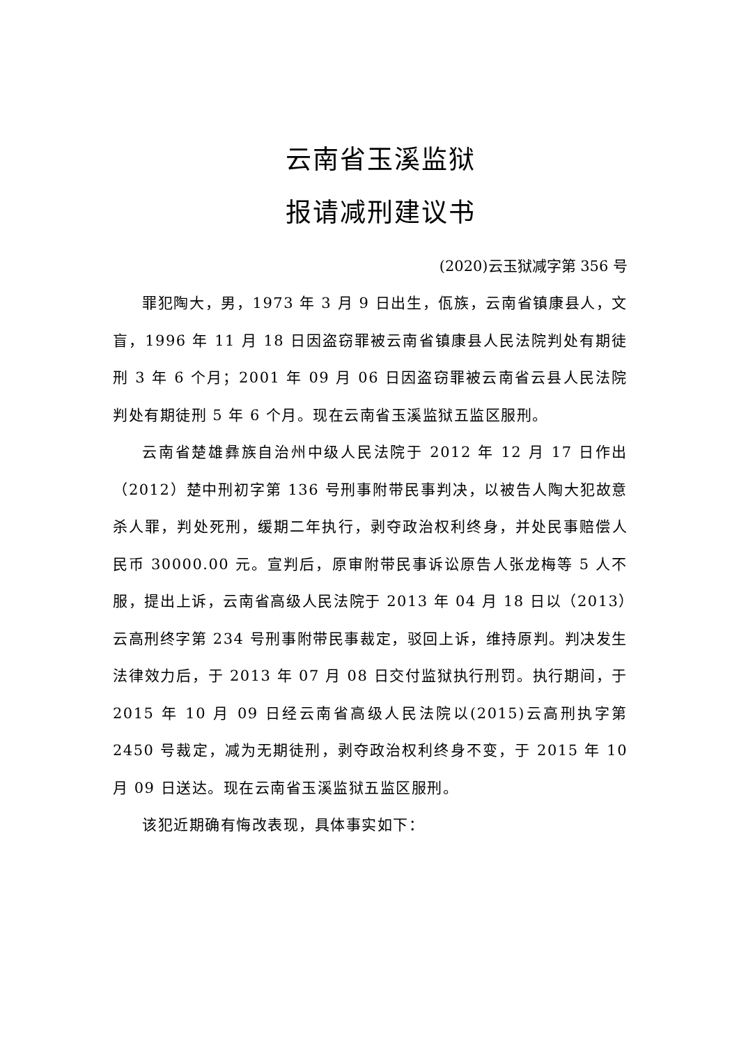云南省玉溪监狱
报请减刑建议书
(2020)云玉狱减字第 356 号
罪犯陶大，男，1973 年 3 月 9 日出生，佤族，云南省镇康县人，文盲，1996 年 11 月 18 日因盗窃罪被云南省镇康县人民法院判处有期徒刑 3 年 6 个月；2001 年 09 月 06 日因盗窃罪被云南省云县人民法院判处有期徒刑 5 年 6 个月。现在云南省玉溪监狱五监区服刑。
云南省楚雄彝族自治州中级人民法院于 2012 年 12 月 17 日作出（2012）楚中刑初字第 136 号刑事附带民事判决，以被告人陶大犯故意杀人罪，判处死刑，缓期二年执行，剥夺政治权利终身，并处民事赔偿人民币 30000.00 元。宣判后，原审附带民事诉讼原告人张龙梅等 5 人不服，提出上诉，云南省高级人民法院于 2013 年 04 月 18 日以（2013）云高刑终字第 234 号刑事附带民事裁定，驳回上诉，维持原判。判决发生法律效力后，于 2013 年 07 月 08 日交付监狱执行刑罚。执行期间，于 2015 年 10 月 09 日经云南省高级人民法院以(2015)云高刑执字第 2450 号裁定，减为无期徒刑，剥夺政治权利终身不变，于 2015 年 10 月 09 日送达。现在云南省玉溪监狱五监区服刑。
该犯近期确有悔改表现，具体事实如下：